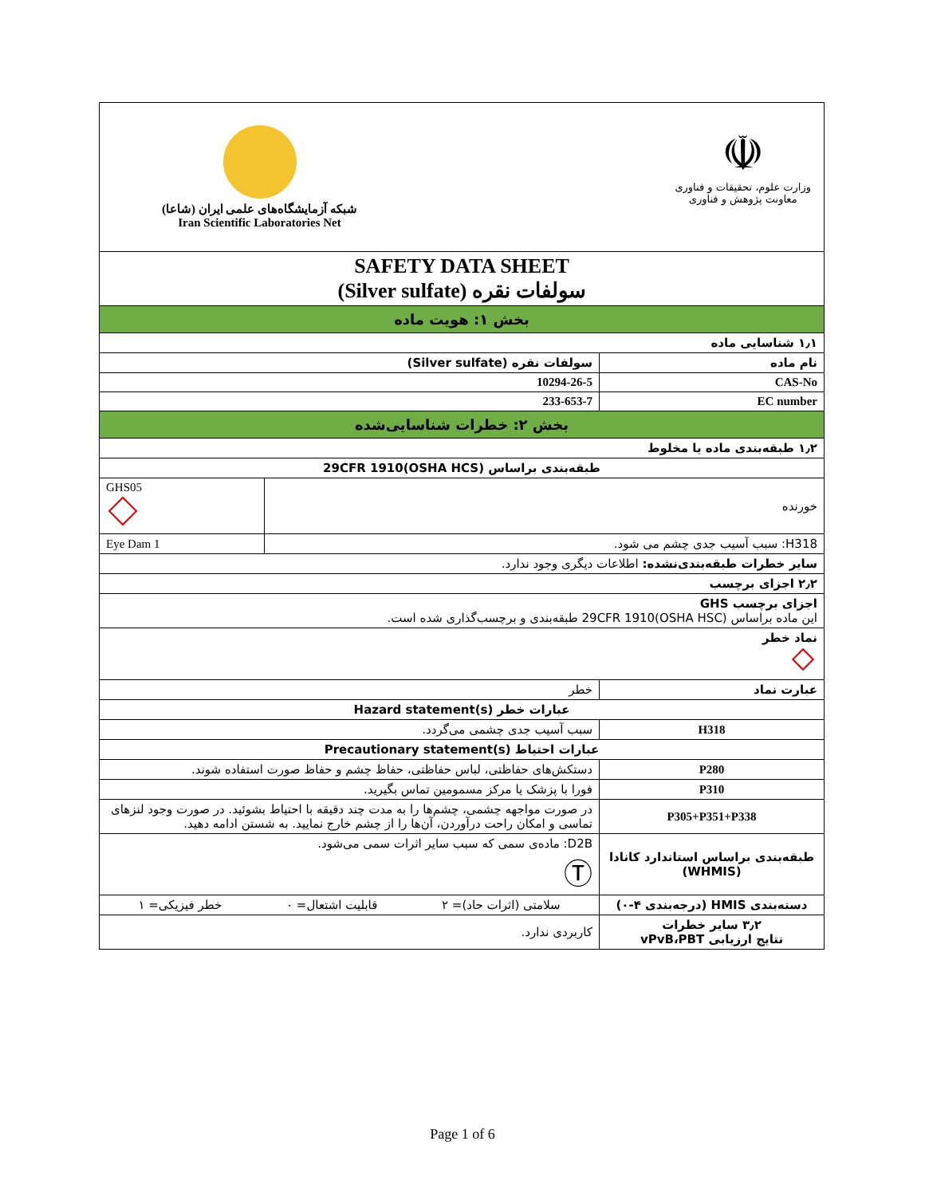| شبکه آزمایشگاه‌های علمی ایران (شاعا) Iran Scientific Laboratories Net ☫ وزارت علوم، تحقیقات و فناوری معاونت پژوهش و فناوری | | |
| SAFETY DATA SHEET سولفات نقره (Silver sulfate) | | |
| بخش ۱: هویت ماده | | |
| ۱٫۱ شناسایی ماده | | |
| نام ماده | سولفات نقره (Silver sulfate) | |
| CAS-No | 10294-26-5 | |
| EC number | 233-653-7 | |
| بخش ۲: خطرات شناسایی‌شده | | |
| ۱٫۲ طبقه‌بندی ماده یا مخلوط | | |
| طبقه‌بندی براساس 29CFR 1910(OSHA HCS) | | |
| خورنده | | GHS05 |
| H318: سبب آسیب جدی چشم می شود. | | Eye Dam 1 |
| سایر خطرات طبقه‌بندی‌نشده: اطلاعات دیگری وجود ندارد. | | |
| ۲٫۲ اجزای برچسب | | |
| اجزای برچسب GHS این ماده براساس 29CFR 1910(OSHA HSC) طبقه‌بندی و برچسب‌گذاری شده است. | | |
| نماد خطر | | |
| عبارت نماد | خطر | |
| عبارات خطر Hazard statement(s) | | |
| H318 | سبب آسیب جدی چشمی می‌گردد. | |
| عبارات احتیاط Precautionary statement(s) | | |
| P280 | دستکش‌های حفاظتی، لباس حفاظتی، حفاظ چشم و حفاظ صورت استفاده شوند. | |
| P310 | فورا با پزشک یا مرکز مسمومین تماس بگیرید. | |
| P305+P351+P338 | در صورت مواجهه چشمی، چشم‌ها را به مدت چند دقیقه با احتیاط بشوئید. در صورت وجود لنزهای تماسی و امکان راحت درآوردن، آن‌ها را از چشم خارج نمایید. به شستن ادامه دهید. | |
| طبقه‌بندی براساس استاندارد کانادا (WHMIS) | D2B: ماده‌ی سمی که سبب سایر اثرات سمی می‌شود. Ⓣ | |
| دسته‌بندی HMIS (درجه‌بندی ۴-۰) | سلامتی (اثرات حاد)= ۲ قابلیت اشتعال= ۰ خطر فیزیکی= ۱ | |
| ۳٫۲ سایر خطرات نتایج ارزیابی vPvB،PBT | کاربردی ندارد. | |
Page 1 of 6